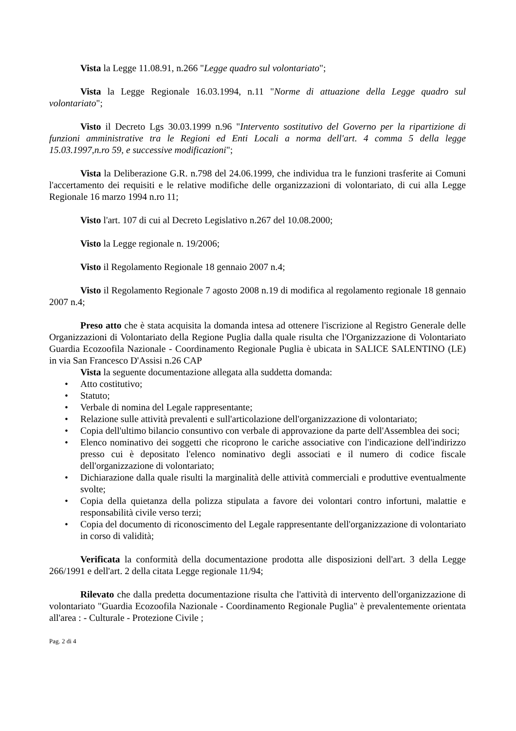Vista la Legge 11.08.91, n.266 "Legge quadro sul volontariato";
Vista la Legge Regionale 16.03.1994, n.11 "Norme di attuazione della Legge quadro sul volontariato";
Visto il Decreto Lgs 30.03.1999 n.96 "Intervento sostitutivo del Governo per la ripartizione di funzioni amministrative tra le Regioni ed Enti Locali a norma dell'art. 4 comma 5 della legge 15.03.1997,n.ro 59, e successive modificazioni";
Vista la Deliberazione G.R. n.798 del 24.06.1999, che individua tra le funzioni trasferite ai Comuni l'accertamento dei requisiti e le relative modifiche delle organizzazioni di volontariato, di cui alla Legge Regionale 16 marzo 1994 n.ro 11;
Visto l'art. 107 di cui al Decreto Legislativo n.267 del 10.08.2000;
Visto la Legge regionale n. 19/2006;
Visto il Regolamento Regionale 18 gennaio 2007 n.4;
Visto il Regolamento Regionale 7 agosto 2008 n.19 di modifica al regolamento regionale 18 gennaio 2007 n.4;
Preso atto che è stata acquisita la domanda intesa ad ottenere l'iscrizione al Registro Generale delle Organizzazioni di Volontariato della Regione Puglia dalla quale risulta che l'Organizzazione di Volontariato Guardia Ecozoofila Nazionale - Coordinamento Regionale Puglia è ubicata in SALICE SALENTINO (LE) in via San Francesco D'Assisi n.26 CAP
Vista la seguente documentazione allegata alla suddetta domanda:
• Atto costitutivo;
• Statuto;
• Verbale di nomina del Legale rappresentante;
• Relazione sulle attività prevalenti e sull'articolazione dell'organizzazione di volontariato;
• Copia dell'ultimo bilancio consuntivo con verbale di approvazione da parte dell'Assemblea dei soci;
• Elenco nominativo dei soggetti che ricoprono le cariche associative con l'indicazione dell'indirizzo presso cui è depositato l'elenco nominativo degli associati e il numero di codice fiscale dell'organizzazione di volontariato;
• Dichiarazione dalla quale risulti la marginalità delle attività commerciali e produttive eventualmente svolte;
• Copia della quietanza della polizza stipulata a favore dei volontari contro infortuni, malattie e responsabilità civile verso terzi;
• Copia del documento di riconoscimento del Legale rappresentante dell'organizzazione di volontariato in corso di validità;
Verificata la conformità della documentazione prodotta alle disposizioni dell'art. 3 della Legge 266/1991 e dell'art. 2 della citata Legge regionale 11/94;
Rilevato che dalla predetta documentazione risulta che l'attività di intervento dell'organizzazione di volontariato "Guardia Ecozoofila Nazionale - Coordinamento Regionale Puglia" è prevalentemente orientata all'area : - Culturale - Protezione Civile ;
Pag. 2 di 4